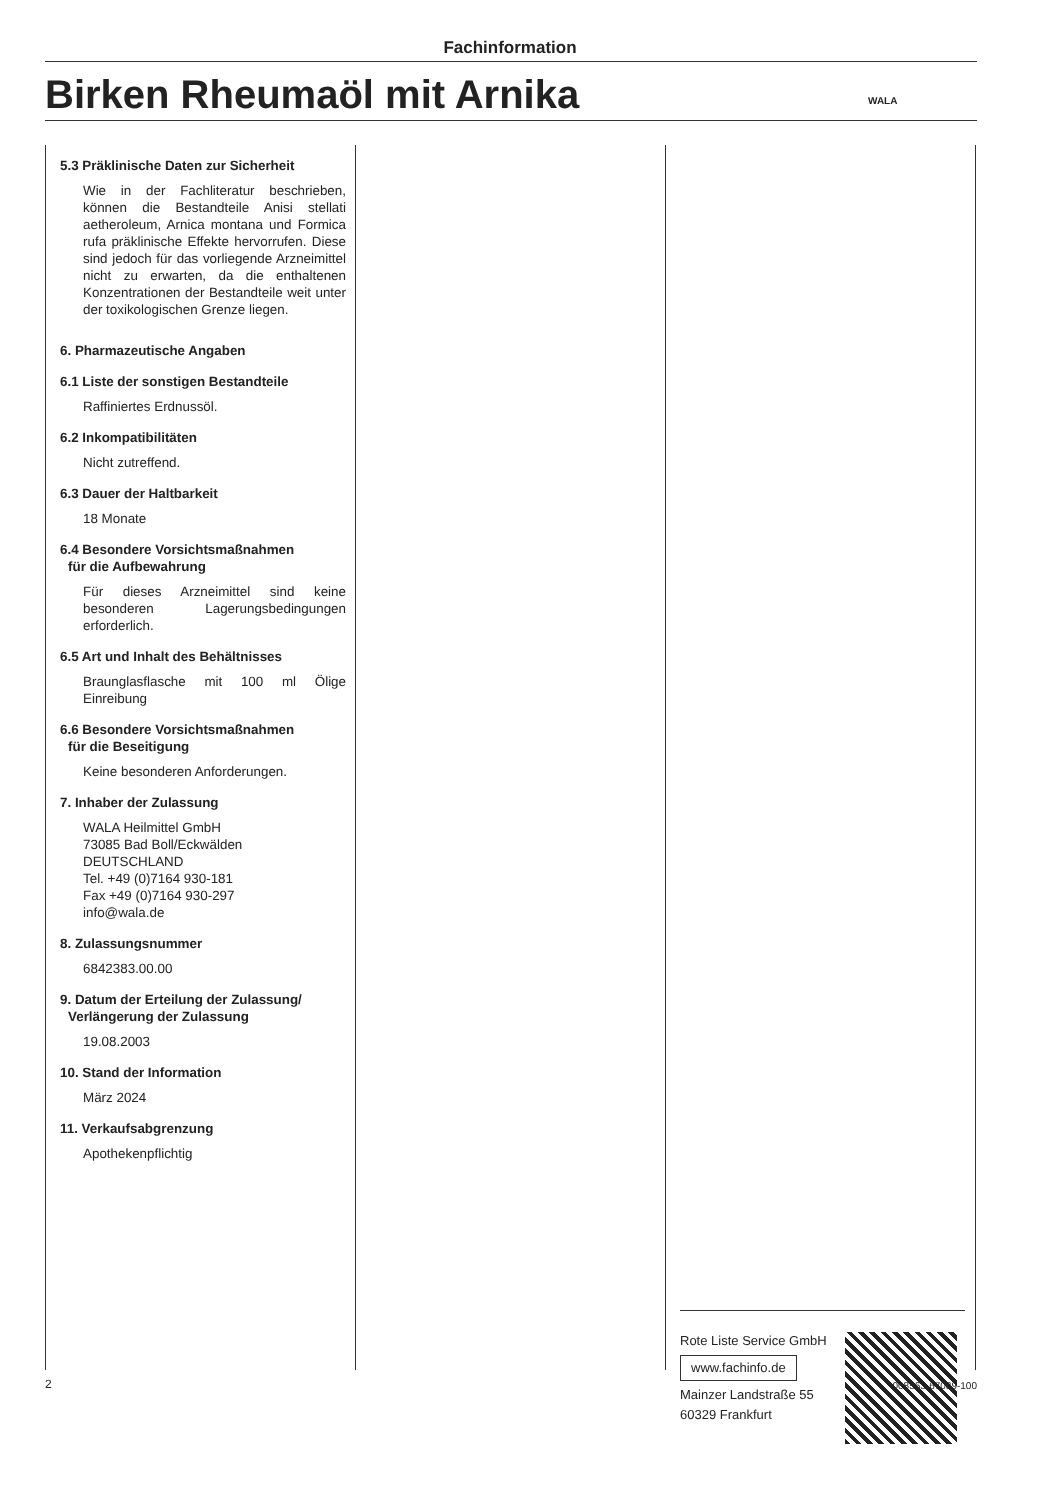Fachinformation
Birken Rheumaöl mit Arnika WALA
5.3 Präklinische Daten zur Sicherheit
Wie in der Fachliteratur beschrieben, können die Bestandteile Anisi stellati aetheroleum, Arnica montana und Formica rufa präklinische Effekte hervorrufen. Diese sind jedoch für das vorliegende Arzneimittel nicht zu erwarten, da die enthaltenen Konzentrationen der Bestandteile weit unter der toxikologischen Grenze liegen.
6. Pharmazeutische Angaben
6.1 Liste der sonstigen Bestandteile
Raffiniertes Erdnussöl.
6.2 Inkompatibilitäten
Nicht zutreffend.
6.3 Dauer der Haltbarkeit
18 Monate
6.4 Besondere Vorsichtsmaßnahmen
für die Aufbewahrung
Für dieses Arzneimittel sind keine besonderen Lagerungsbedingungen erforderlich.
6.5 Art und Inhalt des Behältnisses
Braunglasflasche mit 100 ml Ölige Einreibung
6.6 Besondere Vorsichtsmaßnahmen
für die Beseitigung
Keine besonderen Anforderungen.
7. Inhaber der Zulassung
WALA Heilmittel GmbH
73085 Bad Boll/Eckwälden
DEUTSCHLAND
Tel. +49 (0)7164 930-181
Fax +49 (0)7164 930-297
info@wala.de
8. Zulassungsnummer
6842383.00.00
9. Datum der Erteilung der Zulassung/
Verlängerung der Zulassung
19.08.2003
10. Stand der Information
März 2024
11. Verkaufsabgrenzung
Apothekenpflichtig
Rote Liste Service GmbH
www.fachinfo.de
Mainzer Landstraße 55
60329 Frankfurt
2 008563-67039-100